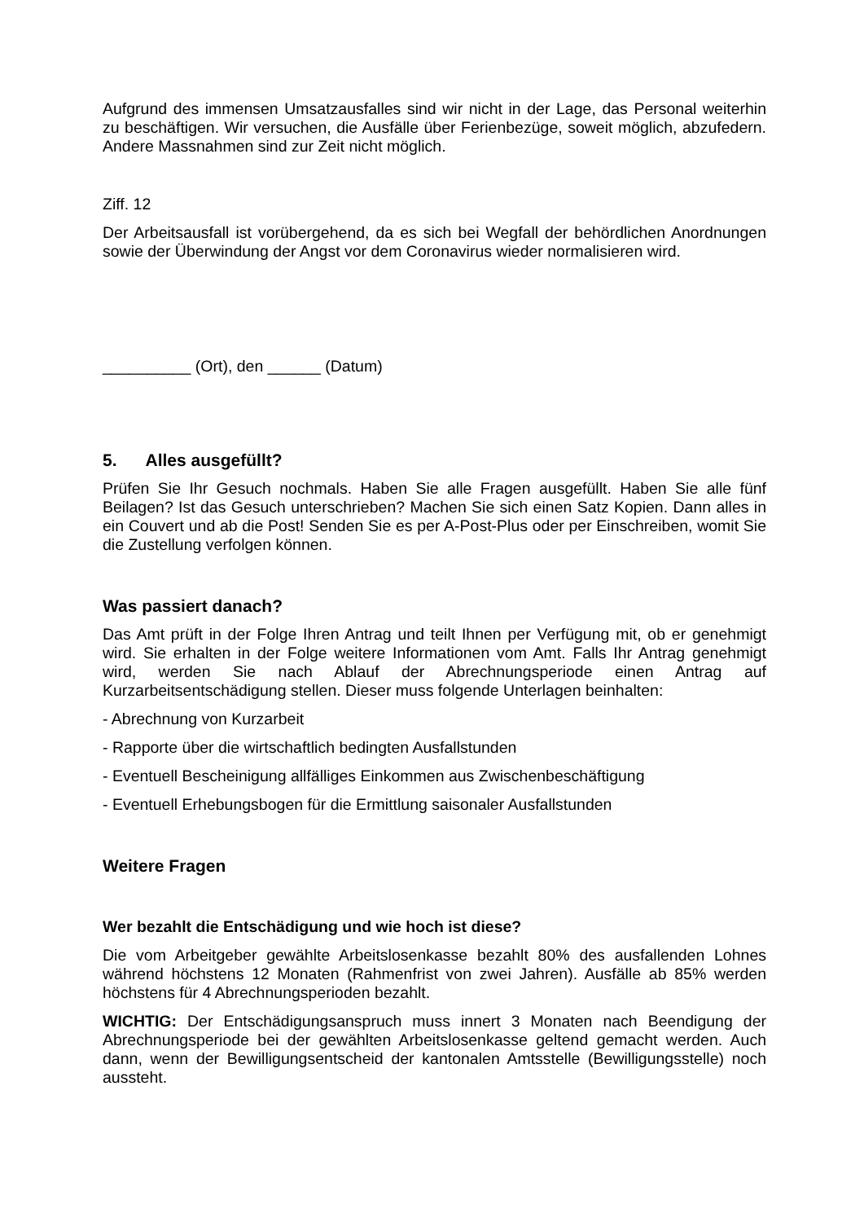Aufgrund des immensen Umsatzausfalles sind wir nicht in der Lage, das Personal weiterhin zu beschäftigen. Wir versuchen, die Ausfälle über Ferienbezüge, soweit möglich, abzufedern. Andere Massnahmen sind zur Zeit nicht möglich.
Ziff. 12
Der Arbeitsausfall ist vorübergehend, da es sich bei Wegfall der behördlichen Anordnungen sowie der Überwindung der Angst vor dem Coronavirus wieder normalisieren wird.
__________ (Ort), den ______ (Datum)
5. Alles ausgefüllt?
Prüfen Sie Ihr Gesuch nochmals. Haben Sie alle Fragen ausgefüllt. Haben Sie alle fünf Beilagen? Ist das Gesuch unterschrieben? Machen Sie sich einen Satz Kopien. Dann alles in ein Couvert und ab die Post! Senden Sie es per A-Post-Plus oder per Einschreiben, womit Sie die Zustellung verfolgen können.
Was passiert danach?
Das Amt prüft in der Folge Ihren Antrag und teilt Ihnen per Verfügung mit, ob er genehmigt wird. Sie erhalten in der Folge weitere Informationen vom Amt. Falls Ihr Antrag genehmigt wird, werden Sie nach Ablauf der Abrechnungsperiode einen Antrag auf Kurzarbeitsentschädigung stellen. Dieser muss folgende Unterlagen beinhalten:
- Abrechnung von Kurzarbeit
- Rapporte über die wirtschaftlich bedingten Ausfallstunden
- Eventuell Bescheinigung allfälliges Einkommen aus Zwischenbeschäftigung
- Eventuell Erhebungsbogen für die Ermittlung saisonaler Ausfallstunden
Weitere Fragen
Wer bezahlt die Entschädigung und wie hoch ist diese?
Die vom Arbeitgeber gewählte Arbeitslosenkasse bezahlt 80% des ausfallenden Lohnes während höchstens 12 Monaten (Rahmenfrist von zwei Jahren). Ausfälle ab 85% werden höchstens für 4 Abrechnungsperioden bezahlt.
WICHTIG: Der Entschädigungsanspruch muss innert 3 Monaten nach Beendigung der Abrechnungsperiode bei der gewählten Arbeitslosenkasse geltend gemacht werden. Auch dann, wenn der Bewilligungsentscheid der kantonalen Amtsstelle (Bewilligungsstelle) noch aussteht.